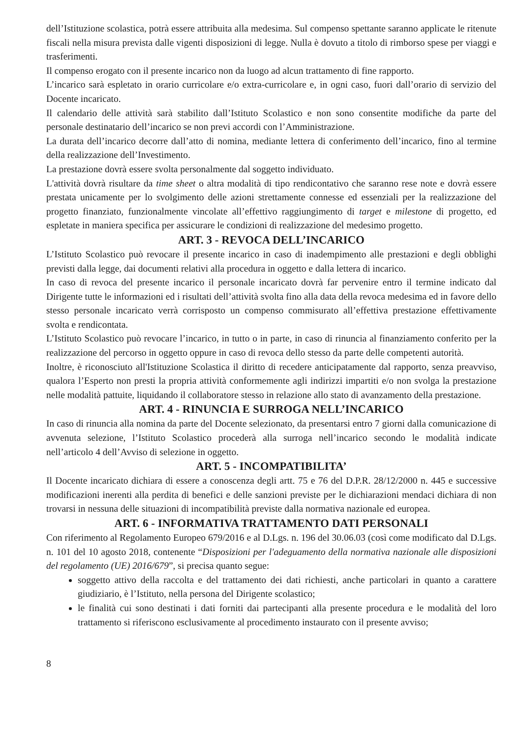dell’Istituzione scolastica, potrà essere attribuita alla medesima. Sul compenso spettante saranno applicate le ritenute fiscali nella misura prevista dalle vigenti disposizioni di legge. Nulla è dovuto a titolo di rimborso spese per viaggi e trasferimenti.
Il compenso erogato con il presente incarico non da luogo ad alcun trattamento di fine rapporto.
L’incarico sarà espletato in orario curricolare e/o extra-curricolare e, in ogni caso, fuori dall’orario di servizio del Docente incaricato.
Il calendario delle attività sarà stabilito dall’Istituto Scolastico e non sono consentite modifiche da parte del personale destinatario dell’incarico se non previ accordi con l’Amministrazione.
La durata dell’incarico decorre dall’atto di nomina, mediante lettera di conferimento dell’incarico, fino al termine della realizzazione dell’Investimento.
La prestazione dovrà essere svolta personalmente dal soggetto individuato.
L'attività dovrà risultare da time sheet o altra modalità di tipo rendicontativo che saranno rese note e dovrà essere prestata unicamente per lo svolgimento delle azioni strettamente connesse ed essenziali per la realizzazione del progetto finanziato, funzionalmente vincolate all’effettivo raggiungimento di target e milestone di progetto, ed espletate in maniera specifica per assicurare le condizioni di realizzazione del medesimo progetto.
ART. 3 - REVOCA DELL’INCARICO
L’Istituto Scolastico può revocare il presente incarico in caso di inadempimento alle prestazioni e degli obblighi previsti dalla legge, dai documenti relativi alla procedura in oggetto e dalla lettera di incarico.
In caso di revoca del presente incarico il personale incaricato dovrà far pervenire entro il termine indicato dal Dirigente tutte le informazioni ed i risultati dell’attività svolta fino alla data della revoca medesima ed in favore dello stesso personale incaricato verrà corrisposto un compenso commisurato all’effettiva prestazione effettivamente svolta e rendicontata.
L’Istituto Scolastico può revocare l’incarico, in tutto o in parte, in caso di rinuncia al finanziamento conferito per la realizzazione del percorso in oggetto oppure in caso di revoca dello stesso da parte delle competenti autorità.
Inoltre, è riconosciuto all'Istituzione Scolastica il diritto di recedere anticipatamente dal rapporto, senza preavviso, qualora l’Esperto non presti la propria attività conformemente agli indirizzi impartiti e/o non svolga la prestazione nelle modalità pattuite, liquidando il collaboratore stesso in relazione allo stato di avanzamento della prestazione.
ART. 4 - RINUNCIA E SURROGA NELL’INCARICO
In caso di rinuncia alla nomina da parte del Docente selezionato, da presentarsi entro 7 giorni dalla comunicazione di avvenuta selezione, l’Istituto Scolastico procederà alla surroga nell’incarico secondo le modalità indicate nell’articolo 4 dell’Avviso di selezione in oggetto.
ART. 5 - INCOMPATIBILITA’
Il Docente incaricato dichiara di essere a conoscenza degli artt. 75 e 76 del D.P.R. 28/12/2000 n. 445 e successive modificazioni inerenti alla perdita di benefici e delle sanzioni previste per le dichiarazioni mendaci dichiara di non trovarsi in nessuna delle situazioni di incompatibilità previste dalla normativa nazionale ed europea.
ART. 6 - INFORMATIVA TRATTAMENTO DATI PERSONALI
Con riferimento al Regolamento Europeo 679/2016 e al D.Lgs. n. 196 del 30.06.03 (così come modificato dal D.Lgs. n. 101 del 10 agosto 2018, contenente “Disposizioni per l'adeguamento della normativa nazionale alle disposizioni del regolamento (UE) 2016/679”, si precisa quanto segue:
soggetto attivo della raccolta e del trattamento dei dati richiesti, anche particolari in quanto a carattere giudiziario, è l’Istituto, nella persona del Dirigente scolastico;
le finalità cui sono destinati i dati forniti dai partecipanti alla presente procedura e le modalità del loro trattamento si riferiscono esclusivamente al procedimento instaurato con il presente avviso;
8